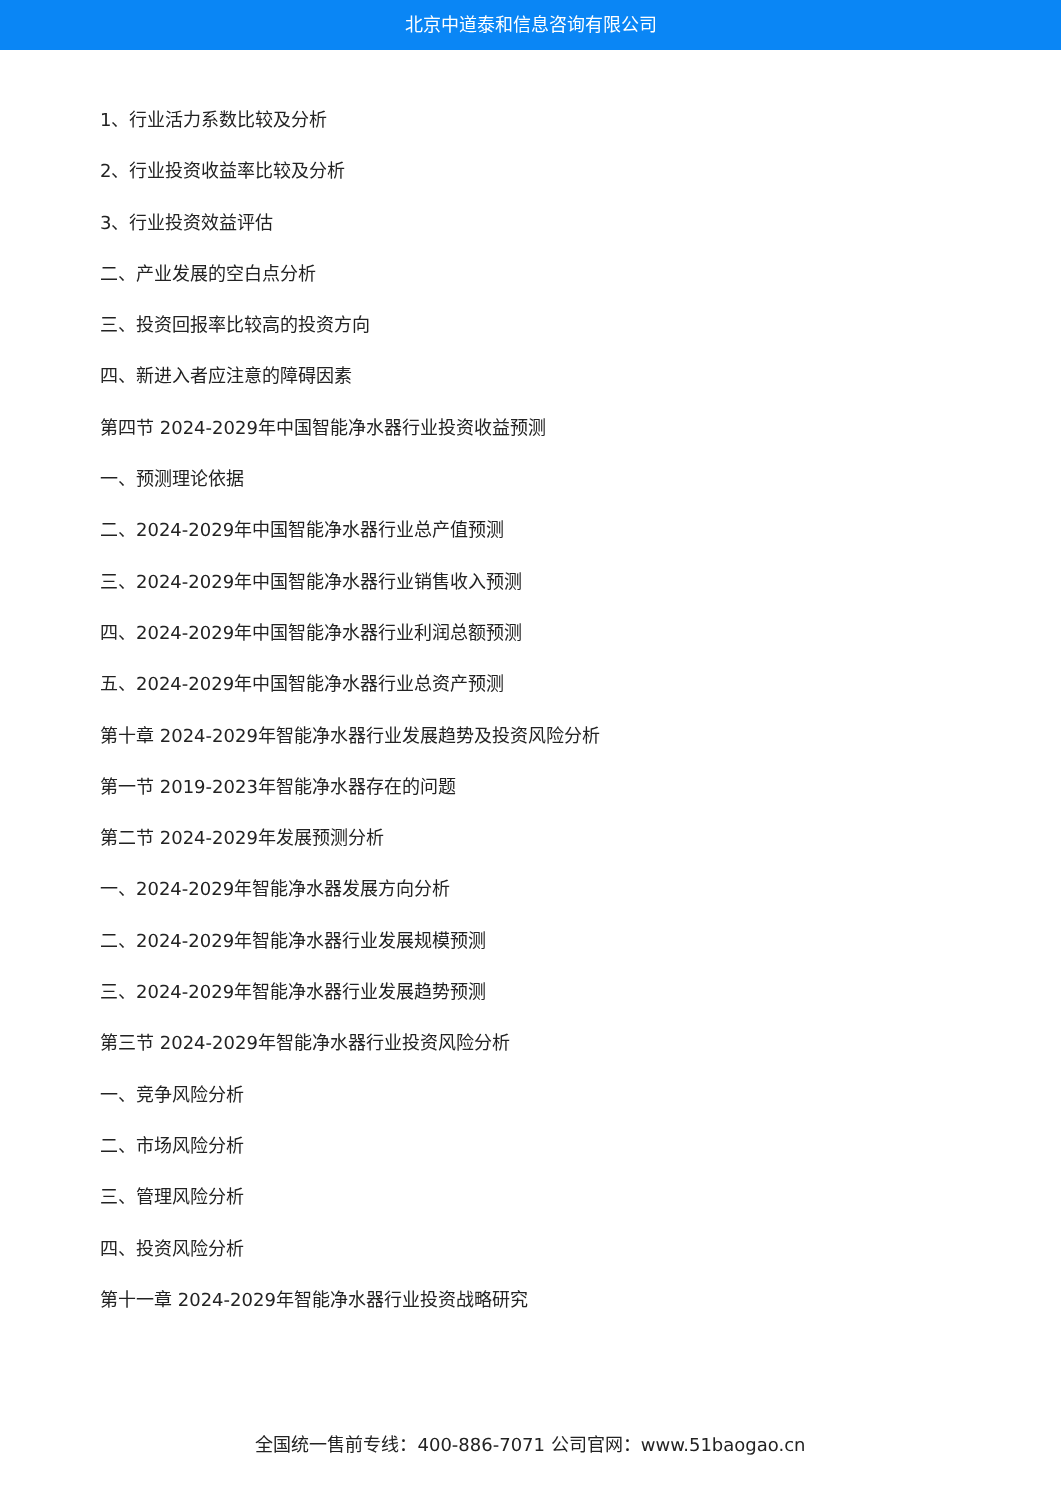北京中道泰和信息咨询有限公司
1、行业活力系数比较及分析
2、行业投资收益率比较及分析
3、行业投资效益评估
二、产业发展的空白点分析
三、投资回报率比较高的投资方向
四、新进入者应注意的障碍因素
第四节 2024-2029年中国智能净水器行业投资收益预测
一、预测理论依据
二、2024-2029年中国智能净水器行业总产值预测
三、2024-2029年中国智能净水器行业销售收入预测
四、2024-2029年中国智能净水器行业利润总额预测
五、2024-2029年中国智能净水器行业总资产预测
第十章 2024-2029年智能净水器行业发展趋势及投资风险分析
第一节 2019-2023年智能净水器存在的问题
第二节 2024-2029年发展预测分析
一、2024-2029年智能净水器发展方向分析
二、2024-2029年智能净水器行业发展规模预测
三、2024-2029年智能净水器行业发展趋势预测
第三节 2024-2029年智能净水器行业投资风险分析
一、竞争风险分析
二、市场风险分析
三、管理风险分析
四、投资风险分析
第十一章 2024-2029年智能净水器行业投资战略研究
全国统一售前专线：400-886-7071 公司官网：www.51baogao.cn